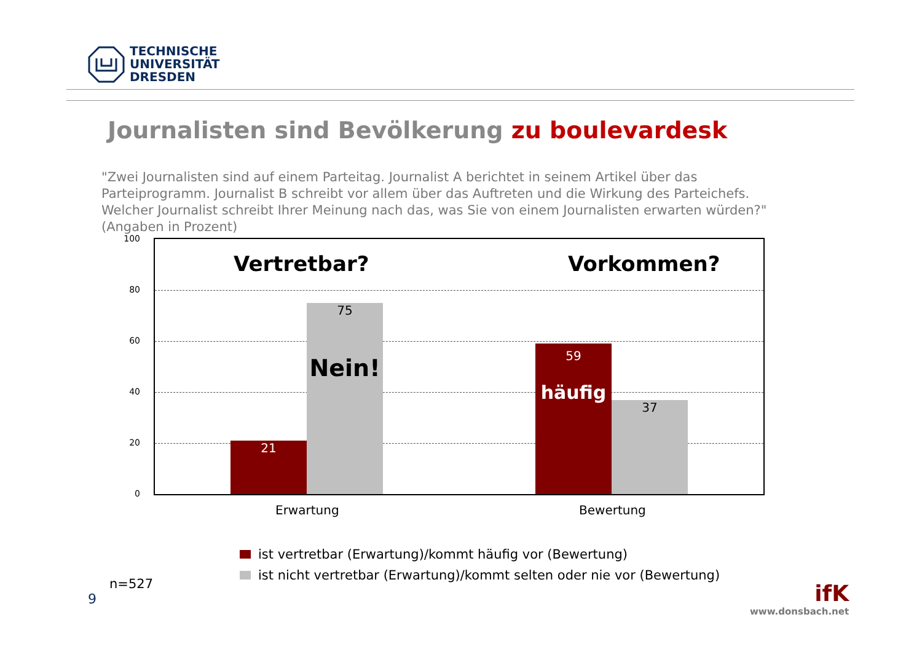TECHNISCHE
UNIVERSITÄT
DRESDEN
Journalisten sind Bevölkerung zu boulevardesk
"Zwei Journalisten sind auf einem Parteitag. Journalist A berichtet in seinem Artikel über das Parteiprogramm. Journalist B schreibt vor allem über das Auftreten und die Wirkung des Parteichefs. Welcher Journalist schreibt Ihrer Meinung nach das, was Sie von einem Journalisten erwarten würden?" (Angaben in Prozent)
100
80
60
40
20
0
Vertretbar? Vorkommen?
21
75
Nein!
59
häufig
37
Erwartung Bewertung
ist vertretbar (Erwartung)/kommt häufig vor (Bewertung)
ist nicht vertretbar (Erwartung)/kommt selten oder nie vor (Bewertung)
n=527
9
ifK
www.donsbach.net